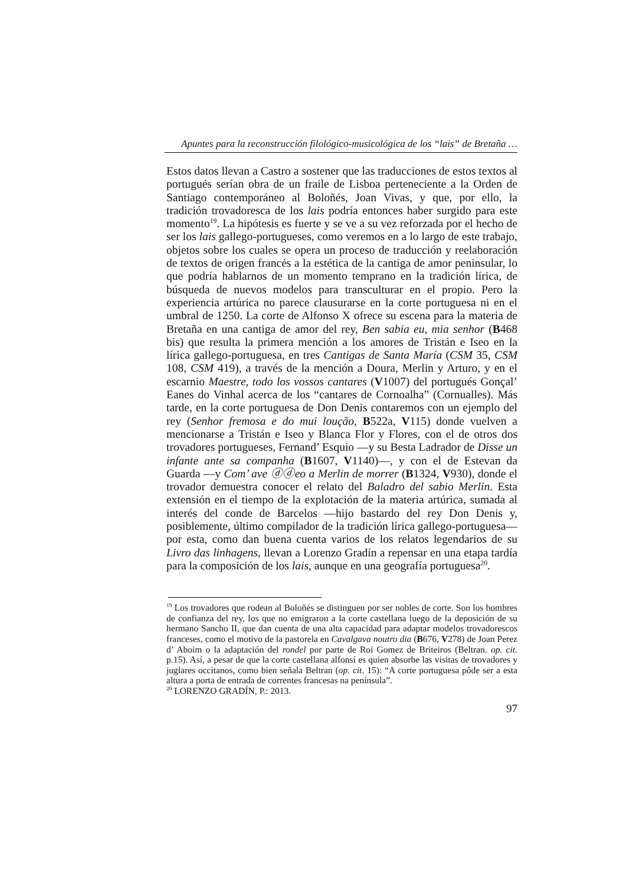Apuntes para la reconstrucción filológico-musicológica de los “lais” de Bretaña …
Estos datos llevan a Castro a sostener que las traducciones de estos textos al portugués serían obra de un fraile de Lisboa perteneciente a la Orden de Santiago contemporáneo al Boloñés, Joan Vivas, y que, por ello, la tradición trovadoresca de los lais podría entonces haber surgido para este momento<sup>19</sup>. La hipótesis es fuerte y se ve a su vez reforzada por el hecho de ser los lais gallego-portugueses, como veremos en a lo largo de este trabajo, objetos sobre los cuales se opera un proceso de traducción y reelaboración de textos de origen francés a la estética de la cantiga de amor peninsular, lo que podría hablarnos de un momento temprano en la tradición lírica, de búsqueda de nuevos modelos para transculturar en el propio. Pero la experiencia artúrica no parece clausurarse en la corte portuguesa ni en el umbral de 1250. La corte de Alfonso X ofrece su escena para la materia de Bretaña en una cantiga de amor del rey, Ben sabia eu, mia senhor (B468 bis) que resulta la primera mención a los amores de Tristán e Iseo en la lírica gallego-portuguesa, en tres Cantigas de Santa María (CSM 35, CSM 108, CSM 419), a través de la mención a Doura, Merlin y Arturo, y en el escarnio Maestre, todo los vossos cantares (V1007) del portugués Gonçal’ Eanes do Vinhal acerca de los “cantares de Cornoalha” (Cornualles). Más tarde, en la corte portuguesa de Don Denis contaremos con un ejemplo del rey (Senhor fremosa e do mui loução, B522a, V115) donde vuelven a mencionarse a Tristán e Iseo y Blanca Flor y Flores, con el de otros dos trovadores portugueses, Fernand’ Esquio —y su Besta Ladrador de Disse un infante ante sa companha (B1607, V1140)—, y con el de Estevan da Guarda —y Com’ ave ⓓⓓeo a Merlin de morrer (B1324, V930), donde el trovador demuestra conocer el relato del Baladro del sabio Merlin. Esta extensión en el tiempo de la explotación de la materia artúrica, sumada al interés del conde de Barcelos —hijo bastardo del rey Don Denis y, posiblemente, último compilador de la tradición lírica gallego-portuguesa— por esta, como dan buena cuenta varios de los relatos legendarios de su Livro das linhagens, llevan a Lorenzo Gradín a repensar en una etapa tardía para la composición de los lais, aunque en una geografía portuguesa<sup>20</sup>.
<sup>19</sup> Los trovadores que rodean al Boloñés se distinguen por ser nobles de corte. Son los hombres de confianza del rey, los que no emigraron a la corte castellana luego de la deposición de su hermano Sancho II, que dan cuenta de una alta capacidad para adaptar modelos trovadorescos franceses, como el motivo de la pastorela en Cavalgava noutro dia (B676, V278) de Joan Perez d’ Aboim o la adaptación del rondel por parte de Roi Gomez de Briteiros (Beltran. op. cit. p.15). Así, a pesar de que la corte castellana alfonsí es quien absorbe las visitas de trovadores y juglares occitanos, como bien señala Beltran (op. cit. 15): “A corte portuguesa pôde ser a esta altura a porta de entrada de correntes francesas na península”.
<sup>20</sup> LORENZO GRADÍN, P.: 2013.
97